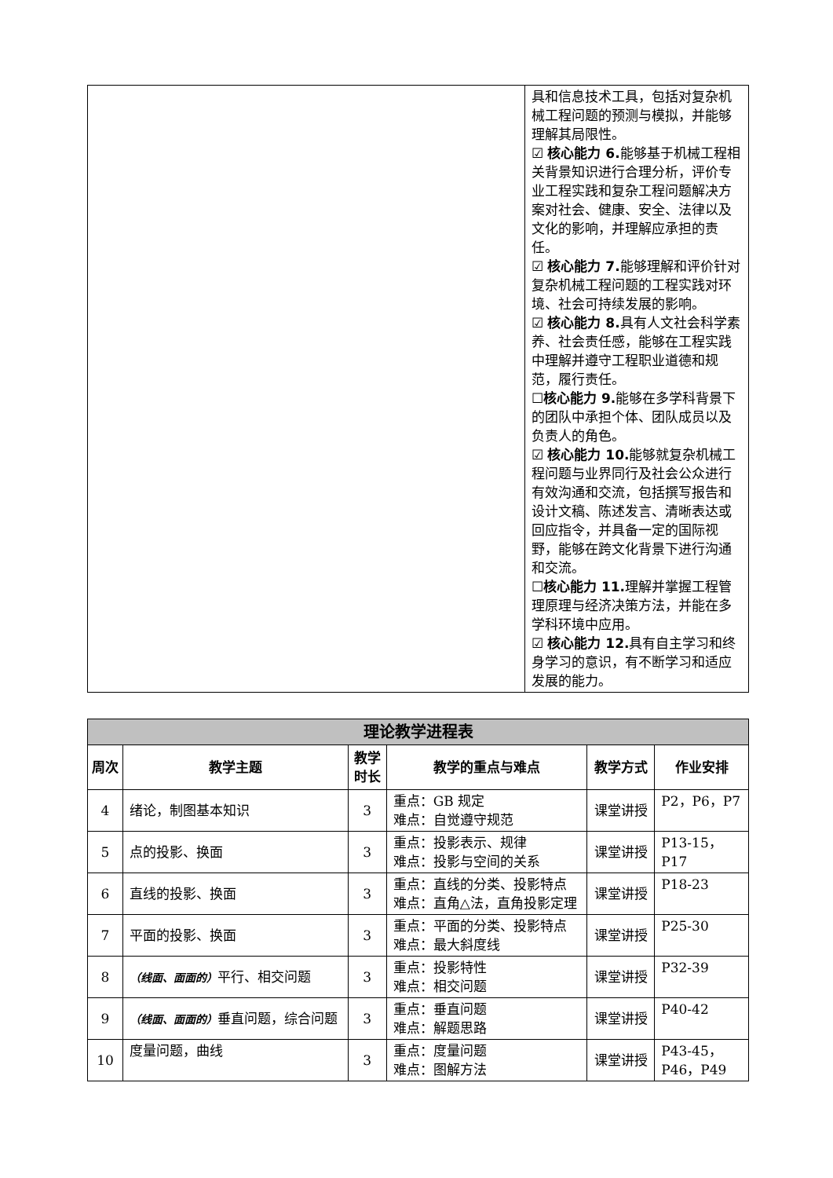| | 具和信息技术工具，包括对复杂机械工程问题的预测与模拟，并能够理解其局限性。 ☑ 核心能力 6. 能够基于机械工程相关背景知识进行合理分析，评价专业工程实践和复杂工程问题解决方案对社会、健康、安全、法律以及文化的影响，并理解应承担的责任。 ☑ 核心能力 7. 能够理解和评价针对复杂机械工程问题的工程实践对环境、社会可持续发展的影响。 ☑ 核心能力 8. 具有人文社会科学素养、社会责任感，能够在工程实践中理解并遵守工程职业道德和规范，履行责任。 ☐ 核心能力 9. 能够在多学科背景下的团队中承担个体、团队成员以及负责人的角色。 ☑ 核心能力 10. 能够就复杂机械工程问题与业界同行及社会公众进行有效沟通和交流，包括撰写报告和设计文稿、陈述发言、清晰表达或回应指令，并具备一定的国际视野，能够在跨文化背景下进行沟通和交流。 ☐ 核心能力 11. 理解并掌握工程管理原理与经济决策方法，并能在多学科环境中应用。 ☑ 核心能力 12. 具有自主学习和终身学习的意识，有不断学习和适应发展的能力。 |
| 理论教学进程表 | | | | | |
| --- | --- | --- | --- | --- | --- |
| 周次 | 教学主题 | 教学时长 | 教学的重点与难点 | 教学方式 | 作业安排 |
| 4 | 绪论，制图基本知识 | 3 | 重点：GB 规定 难点：自觉遵守规范 | 课堂讲授 | P2，P6，P7 |
| 5 | 点的投影、换面 | 3 | 重点：投影表示、规律 难点：投影与空间的关系 | 课堂讲授 | P13-15， P17 |
| 6 | 直线的投影、换面 | 3 | 重点：直线的分类、投影特点 难点：直角△法，直角投影定理 | 课堂讲授 | P18-23 |
| 7 | 平面的投影、换面 | 3 | 重点：平面的分类、投影特点 难点：最大斜度线 | 课堂讲授 | P25-30 |
| 8 | （线面、面面的） 平行、相交问题 | 3 | 重点：投影特性 难点：相交问题 | 课堂讲授 | P32-39 |
| 9 | （线面、面面的） 垂直问题，综合问题 | 3 | 重点：垂直问题 难点：解题思路 | 课堂讲授 | P40-42 |
| 10 | 度量问题，曲线 | 3 | 重点：度量问题 难点：图解方法 | 课堂讲授 | P43-45， P46，P49 |